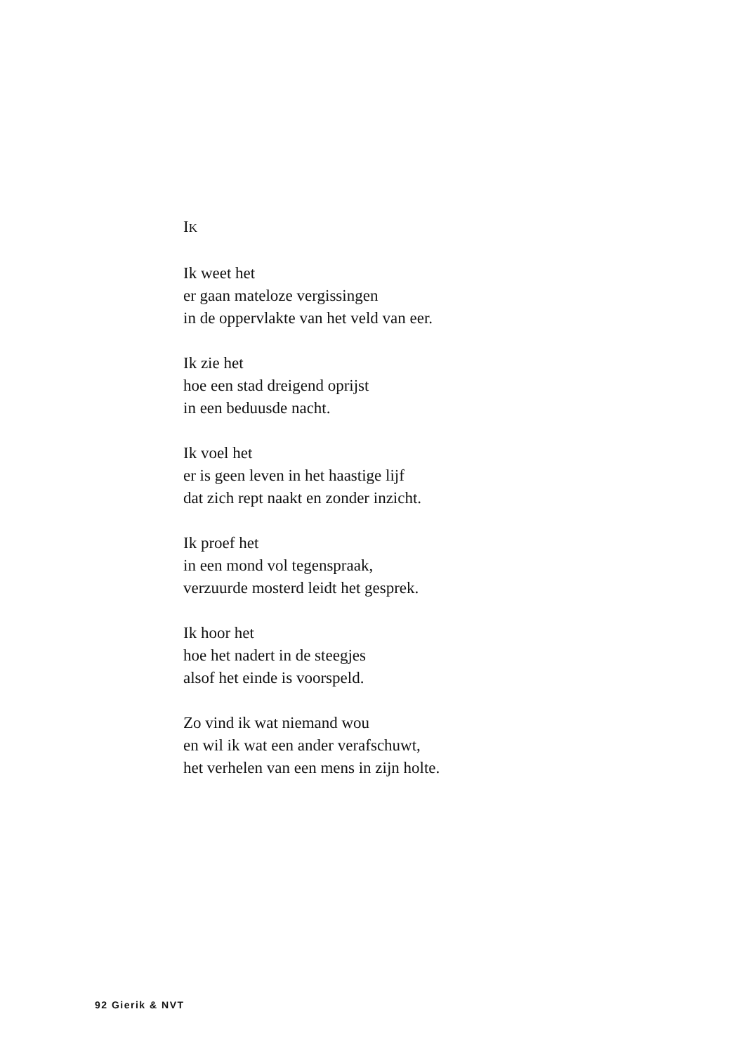IK
Ik weet het
er gaan mateloze vergissingen
in de oppervlakte van het veld van eer.
Ik zie het
hoe een stad dreigend oprijst
in een beduusde nacht.
Ik voel het
er is geen leven in het haastige lijf
dat zich rept naakt en zonder inzicht.
Ik proef het
in een mond vol tegenspraak,
verzuurde mosterd leidt het gesprek.
Ik hoor het
hoe het nadert in de steegjes
alsof het einde is voorspeld.
Zo vind ik wat niemand wou
en wil ik wat een ander verafschuwt,
het verhelen van een mens in zijn holte.
92 Gierik & NVT